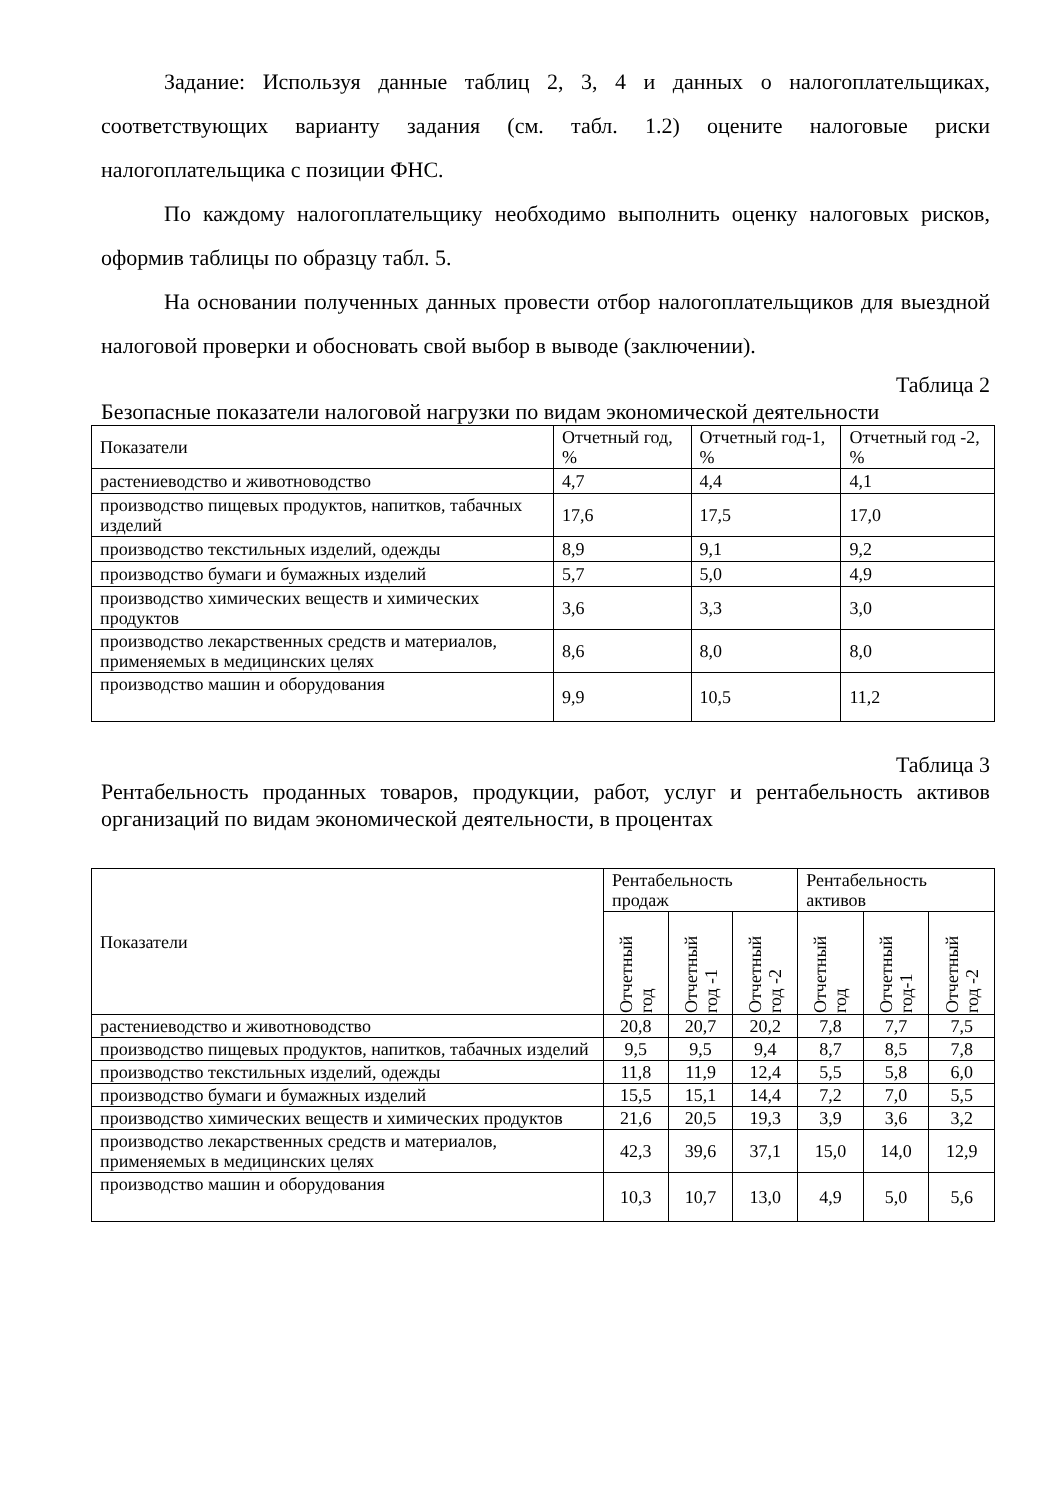Задание: Используя данные таблиц 2, 3, 4 и данных о налогоплательщиках, соответствующих варианту задания (см. табл. 1.2) оцените налоговые риски налогоплательщика с позиции ФНС.
По каждому налогоплательщику необходимо выполнить оценку налоговых рисков, оформив таблицы по образцу табл. 5.
На основании полученных данных провести отбор налогоплательщиков для выездной налоговой проверки и обосновать свой выбор в выводе (заключении).
Таблица 2
Безопасные показатели налоговой нагрузки по видам экономической деятельности
| Показатели | Отчетный год, % | Отчетный год-1, % | Отчетный год -2, % |
| --- | --- | --- | --- |
| растениеводство и животноводство | 4,7 | 4,4 | 4,1 |
| производство пищевых продуктов, напитков, табачных изделий | 17,6 | 17,5 | 17,0 |
| производство текстильных изделий, одежды | 8,9 | 9,1 | 9,2 |
| производство бумаги и бумажных изделий | 5,7 | 5,0 | 4,9 |
| производство химических веществ и химических продуктов | 3,6 | 3,3 | 3,0 |
| производство лекарственных средств и материалов, применяемых в медицинских целях | 8,6 | 8,0 | 8,0 |
| производство машин и оборудования | 9,9 | 10,5 | 11,2 |
Таблица 3
Рентабельность проданных товаров, продукции, работ, услуг и рентабельность активов организаций по видам экономической деятельности, в процентах
| Показатели | Рентабельность продаж | | | Рентабельность активов | | |
| --- | --- | --- | --- | --- | --- | --- |
| | Отчетный год | Отчетный год -1 | Отчетный год -2 | Отчетный год | Отчетный год-1 | Отчетный год -2 |
| растениеводство и животноводство | 20,8 | 20,7 | 20,2 | 7,8 | 7,7 | 7,5 |
| производство пищевых продуктов, напитков, табачных изделий | 9,5 | 9,5 | 9,4 | 8,7 | 8,5 | 7,8 |
| производство текстильных изделий, одежды | 11,8 | 11,9 | 12,4 | 5,5 | 5,8 | 6,0 |
| производство бумаги и бумажных изделий | 15,5 | 15,1 | 14,4 | 7,2 | 7,0 | 5,5 |
| производство химических веществ и химических продуктов | 21,6 | 20,5 | 19,3 | 3,9 | 3,6 | 3,2 |
| производство лекарственных средств и материалов, применяемых в медицинских целях | 42,3 | 39,6 | 37,1 | 15,0 | 14,0 | 12,9 |
| производство машин и оборудования | 10,3 | 10,7 | 13,0 | 4,9 | 5,0 | 5,6 |